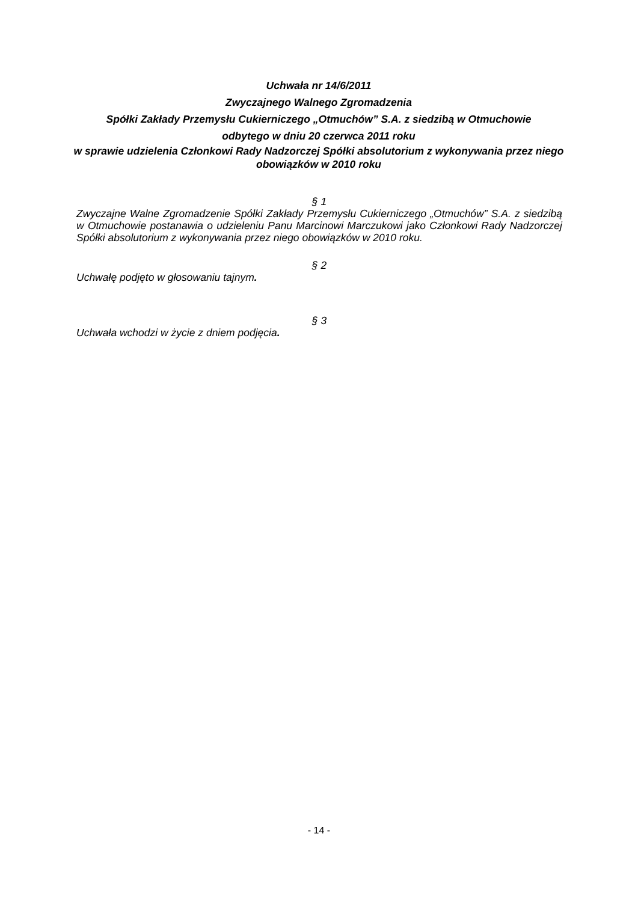Uchwała nr 14/6/2011
Zwyczajnego Walnego Zgromadzenia
Spółki Zakłady Przemysłu Cukierniczego „Otmuchów” S.A. z siedzibą w Otmuchowie
odbytego w dniu 20 czerwca 2011 roku
w sprawie udzielenia Członkowi Rady Nadzorczej Spółki absolutorium z wykonywania przez niego obowiązków w 2010 roku
§ 1
Zwyczajne Walne Zgromadzenie Spółki Zakłady Przemysłu Cukierniczego „Otmuchów” S.A. z siedzibą w Otmuchowie postanawia o udzieleniu Panu Marcinowi Marczukowi jako Członkowi Rady Nadzorczej Spółki absolutorium z wykonywania przez niego obowiązków w 2010 roku.
§ 2
Uchwałę podjęto w głosowaniu tajnym.
§ 3
Uchwała wchodzi w życie z dniem podjęcia.
- 14 -